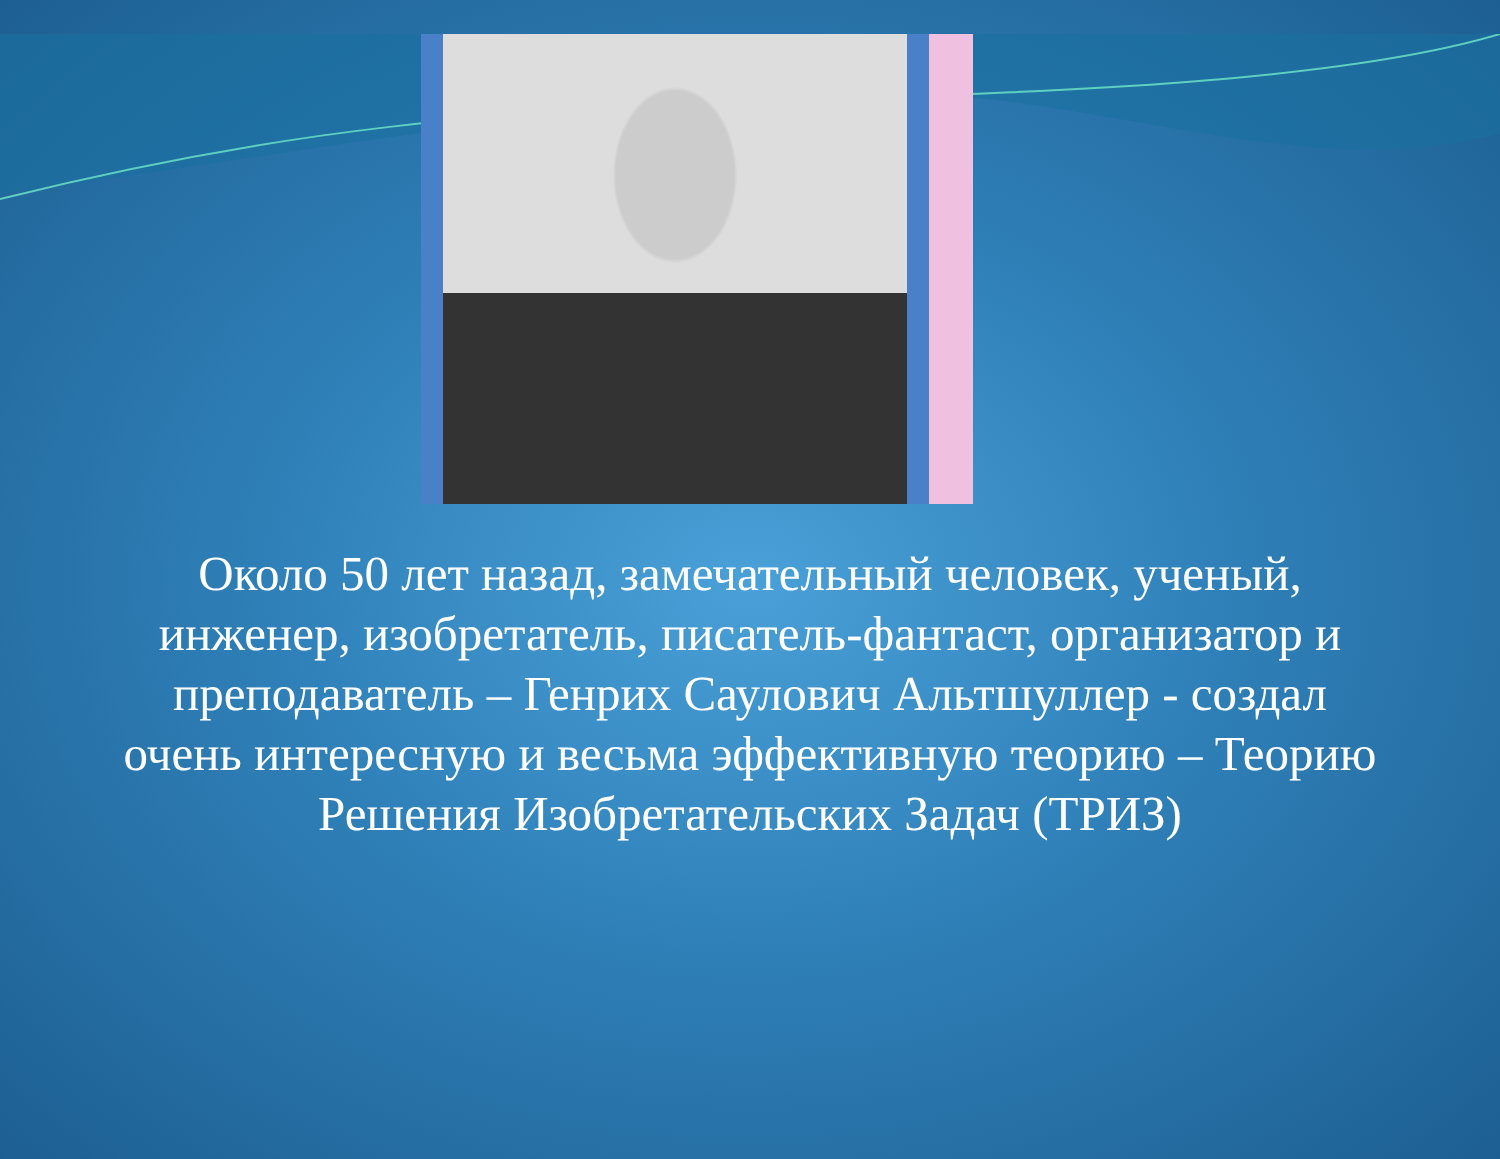Около 50 лет назад, замечательный человек, ученый, инженер, изобретатель, писатель-фантаст, организатор и преподаватель – Генрих Саулович Альтшуллер - создал очень интересную и весьма эффективную теорию – Теорию Решения Изобретательских Задач (ТРИЗ)